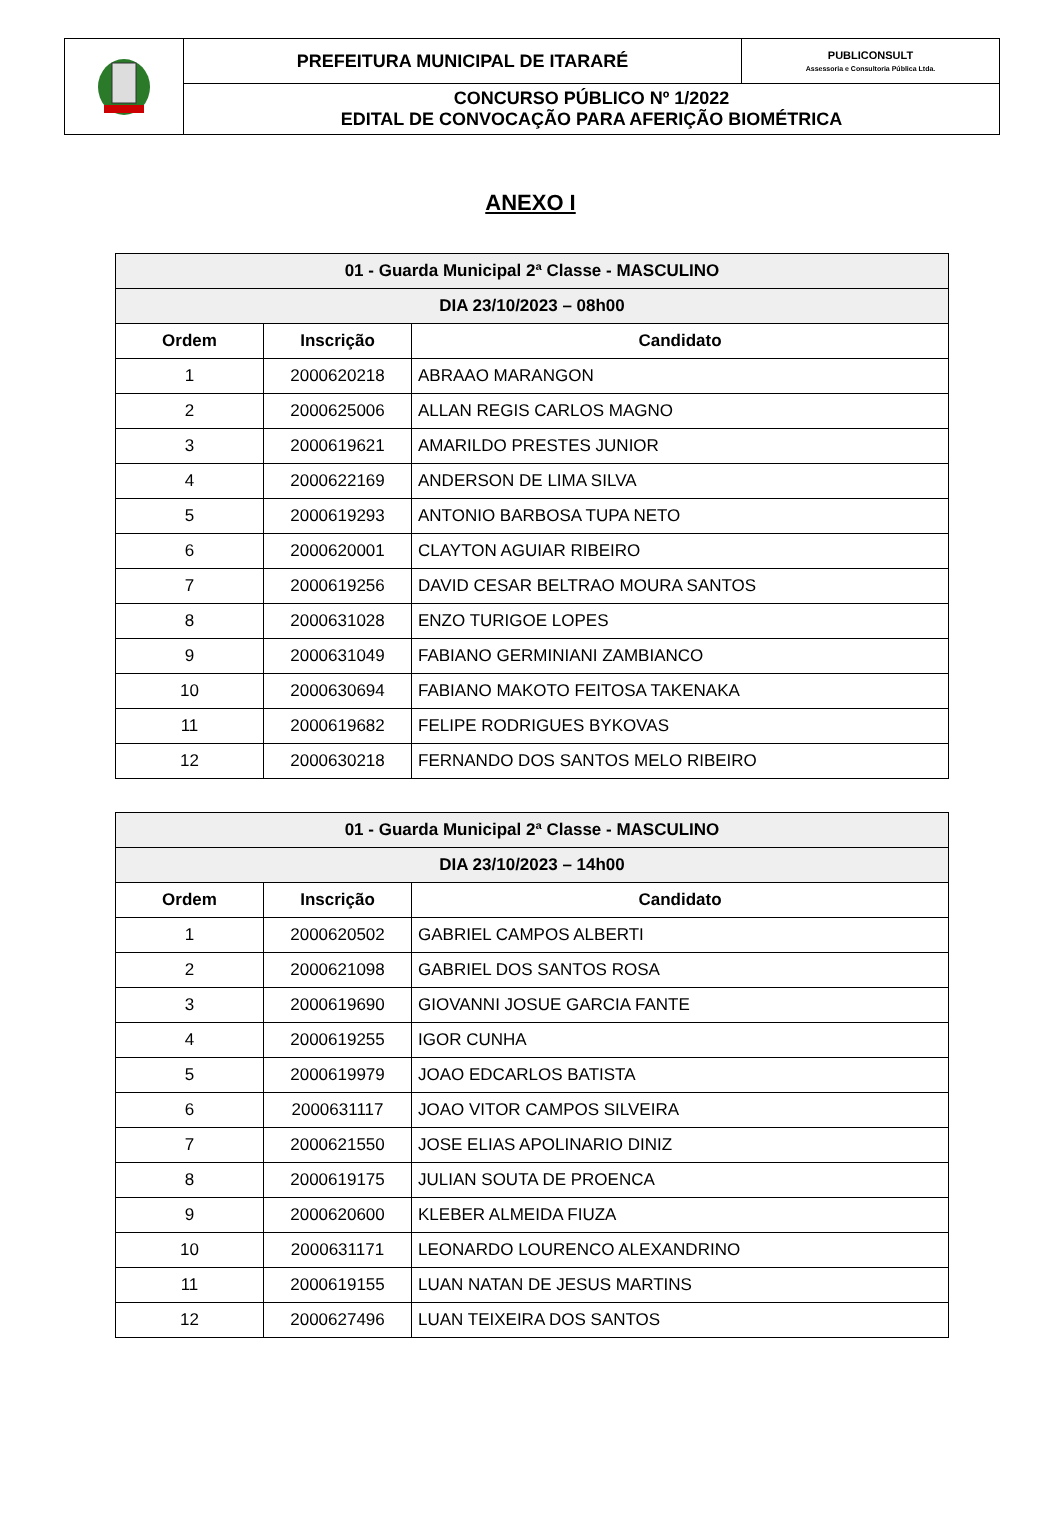| | PREFEITURA MUNICIPAL DE ITARARÉ | PUBLICONSULT Assessoria e Consultoria Pública Ltda. |
| | CONCURSO PÚBLICO Nº 1/2022 EDITAL DE CONVOCAÇÃO PARA AFERIÇÃO BIOMÉTRICA | |
ANEXO I
| 01 - Guarda Municipal 2ª Classe - MASCULINO | | |
| --- | --- | --- |
| DIA 23/10/2023 – 08h00 | | |
| Ordem | Inscrição | Candidato |
| 1 | 2000620218 | ABRAAO MARANGON |
| 2 | 2000625006 | ALLAN REGIS CARLOS MAGNO |
| 3 | 2000619621 | AMARILDO PRESTES JUNIOR |
| 4 | 2000622169 | ANDERSON DE LIMA SILVA |
| 5 | 2000619293 | ANTONIO BARBOSA TUPA NETO |
| 6 | 2000620001 | CLAYTON AGUIAR RIBEIRO |
| 7 | 2000619256 | DAVID CESAR BELTRAO MOURA SANTOS |
| 8 | 2000631028 | ENZO TURIGOE LOPES |
| 9 | 2000631049 | FABIANO GERMINIANI ZAMBIANCO |
| 10 | 2000630694 | FABIANO MAKOTO FEITOSA TAKENAKA |
| 11 | 2000619682 | FELIPE RODRIGUES BYKOVAS |
| 12 | 2000630218 | FERNANDO DOS SANTOS MELO RIBEIRO |
| 01 - Guarda Municipal 2ª Classe - MASCULINO | | |
| --- | --- | --- |
| DIA 23/10/2023 – 14h00 | | |
| Ordem | Inscrição | Candidato |
| 1 | 2000620502 | GABRIEL CAMPOS ALBERTI |
| 2 | 2000621098 | GABRIEL DOS SANTOS ROSA |
| 3 | 2000619690 | GIOVANNI JOSUE GARCIA FANTE |
| 4 | 2000619255 | IGOR CUNHA |
| 5 | 2000619979 | JOAO EDCARLOS BATISTA |
| 6 | 2000631117 | JOAO VITOR CAMPOS SILVEIRA |
| 7 | 2000621550 | JOSE ELIAS APOLINARIO DINIZ |
| 8 | 2000619175 | JULIAN SOUTA DE PROENCA |
| 9 | 2000620600 | KLEBER ALMEIDA FIUZA |
| 10 | 2000631171 | LEONARDO LOURENCO ALEXANDRINO |
| 11 | 2000619155 | LUAN NATAN DE JESUS MARTINS |
| 12 | 2000627496 | LUAN TEIXEIRA DOS SANTOS |